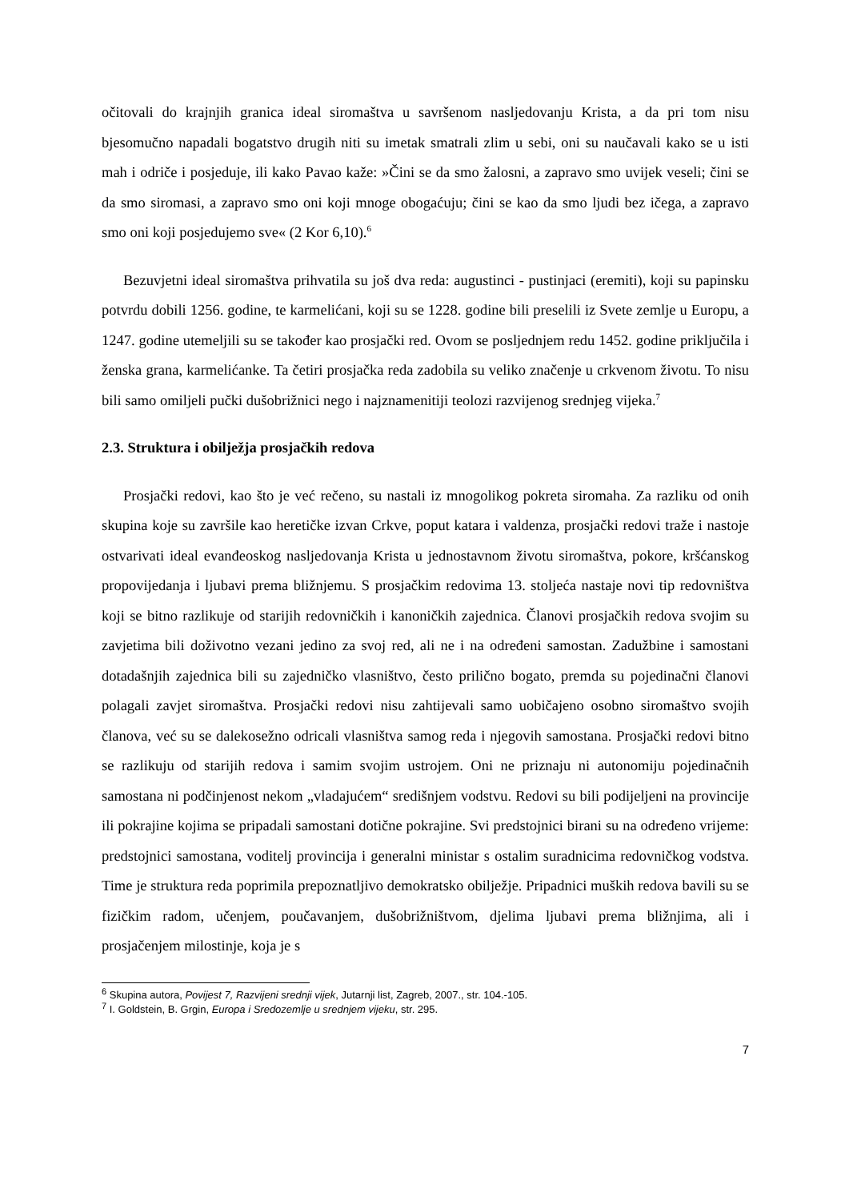očitovali do krajnjih granica ideal siromaštva u savršenom nasljedovanju Krista, a da pri tom nisu bjesomučno napadali bogatstvo drugih niti su imetak smatrali zlim u sebi, oni su naučavali kako se u isti mah i odriče i posjeduje, ili kako Pavao kaže: »Čini se da smo žalosni, a zapravo smo uvijek veseli; čini se da smo siromasi, a zapravo smo oni koji mnoge obogaćuju; čini se kao da smo ljudi bez ičega, a zapravo smo oni koji posjedujemo sve« (2 Kor 6,10).<sup>6</sup>
Bezuvjetni ideal siromaštva prihvatila su još dva reda: augustinci - pustinjaci (eremiti), koji su papinsku potvrdu dobili 1256. godine, te karmelićani, koji su se 1228. godine bili preselili iz Svete zemlje u Europu, a 1247. godine utemeljili su se također kao prosjački red. Ovom se posljednjem redu 1452. godine priključila i ženska grana, karmelićanke. Ta četiri prosjačka reda zadobila su veliko značenje u crkvenom životu. To nisu bili samo omiljeli pučki dušobrižnici nego i najznamenitiji teolozi razvijenog srednjeg vijeka.<sup>7</sup>
2.3. Struktura i obilježja prosjačkih redova
Prosjački redovi, kao što je već rečeno, su nastali iz mnogolikog pokreta siromaha. Za razliku od onih skupina koje su završile kao heretičke izvan Crkve, poput katara i valdenza, prosjački redovi traže i nastoje ostvarivati ideal evanđeoskog nasljedovanja Krista u jednostavnom životu siromaštva, pokore, kršćanskog propovijedanja i ljubavi prema bližnjemu. S prosjačkim redovima 13. stoljeća nastaje novi tip redovništva koji se bitno razlikuje od starijih redovničkih i kanoničkih zajednica. Članovi prosjačkih redova svojim su zavjetima bili doživotno vezani jedino za svoj red, ali ne i na određeni samostan. Zadužbine i samostani dotadašnjih zajednica bili su zajedničko vlasništvo, često prilično bogato, premda su pojedinačni članovi polagali zavjet siromaštva. Prosjački redovi nisu zahtijevali samo uobičajeno osobno siromaštvo svojih članova, već su se dalekosežno odricali vlasništva samog reda i njegovih samostana. Prosjački redovi bitno se razlikuju od starijih redova i samim svojim ustrojem. Oni ne priznaju ni autonomiju pojedinačnih samostana ni podčinjenost nekom „vladajućem“ središnjem vodstvu. Redovi su bili podijeljeni na provincije ili pokrajine kojima se pripadali samostani dotične pokrajine. Svi predstojnici birani su na određeno vrijeme: predstojnici samostana, voditelj provincija i generalni ministar s ostalim suradnicima redovničkog vodstva. Time je struktura reda poprimila prepoznatljivo demokratsko obilježje. Pripadnici muških redova bavili su se fizičkim radom, učenjem, poučavanjem, dušobrižništvom, djelima ljubavi prema bližnjima, ali i prosjačenjem milostinje, koja je s
<sup>6</sup> Skupina autora, Povijest 7, Razvijeni srednji vijek, Jutarnji list, Zagreb, 2007., str. 104.-105.
<sup>7</sup> I. Goldstein, B. Grgin, Europa i Sredozemlje u srednjem vijeku, str. 295.
7